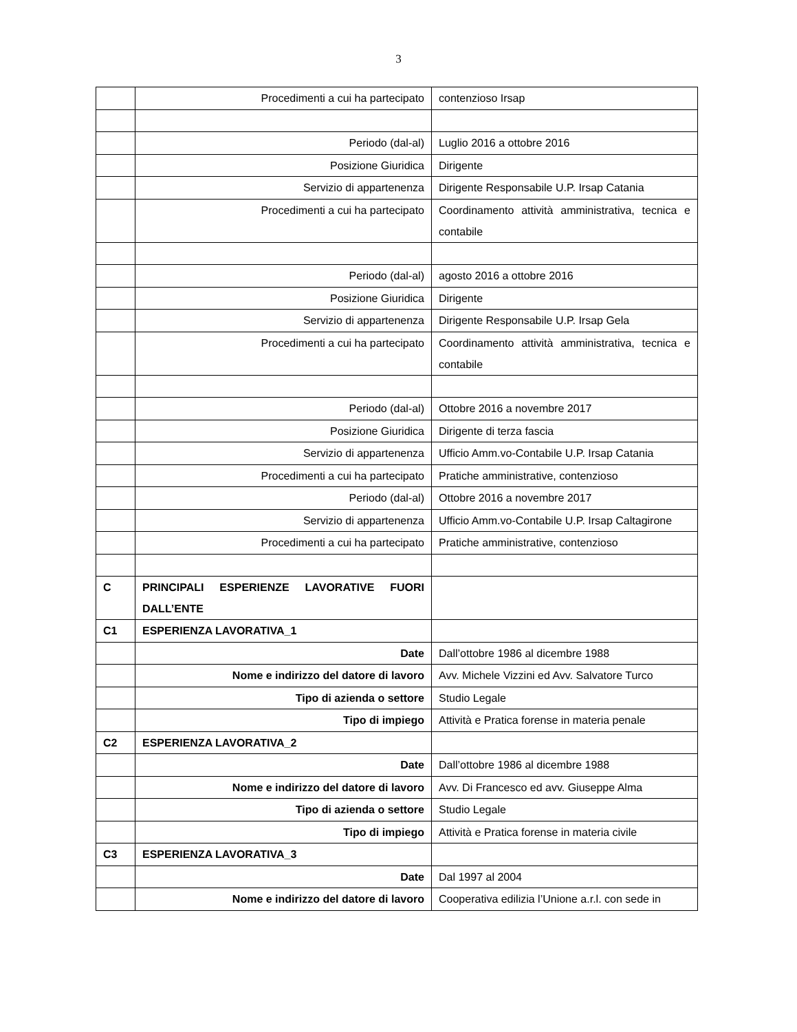3
| | Procedimenti a cui ha partecipato | contenzioso Irsap |
| | Periodo (dal-al) | Luglio 2016 a ottobre 2016 |
| | Posizione Giuridica | Dirigente |
| | Servizio di appartenenza | Dirigente Responsabile U.P. Irsap Catania |
| | Procedimenti a cui ha partecipato | Coordinamento attività amministrativa, tecnica e contabile |
| | Periodo (dal-al) | agosto 2016 a ottobre 2016 |
| | Posizione Giuridica | Dirigente |
| | Servizio di appartenenza | Dirigente Responsabile U.P. Irsap Gela |
| | Procedimenti a cui ha partecipato | Coordinamento attività amministrativa, tecnica e contabile |
| | Periodo (dal-al) | Ottobre 2016 a novembre 2017 |
| | Posizione Giuridica | Dirigente di terza fascia |
| | Servizio di appartenenza | Ufficio Amm.vo-Contabile U.P. Irsap Catania |
| | Procedimenti a cui ha partecipato | Pratiche amministrative, contenzioso |
| | Periodo (dal-al) | Ottobre 2016 a novembre 2017 |
| | Servizio di appartenenza | Ufficio Amm.vo-Contabile U.P. Irsap Caltagirone |
| | Procedimenti a cui ha partecipato | Pratiche amministrative, contenzioso |
| C | PRINCIPALI ESPERIENZE LAVORATIVE FUORI DALL’ENTE | |
| C1 | ESPERIENZA LAVORATIVA_1 | |
| | Date | Dall’ottobre 1986 al dicembre 1988 |
| | Nome e indirizzo del datore di lavoro | Avv. Michele Vizzini ed Avv. Salvatore Turco |
| | Tipo di azienda o settore | Studio Legale |
| | Tipo di impiego | Attività e Pratica forense in materia penale |
| C2 | ESPERIENZA LAVORATIVA_2 | |
| | Date | Dall’ottobre 1986 al dicembre 1988 |
| | Nome e indirizzo del datore di lavoro | Avv. Di Francesco ed avv. Giuseppe Alma |
| | Tipo di azienda o settore | Studio Legale |
| | Tipo di impiego | Attività e Pratica forense in materia civile |
| C3 | ESPERIENZA LAVORATIVA_3 | |
| | Date | Dal 1997 al 2004 |
| | Nome e indirizzo del datore di lavoro | Cooperativa edilizia l’Unione a.r.l. con sede in |